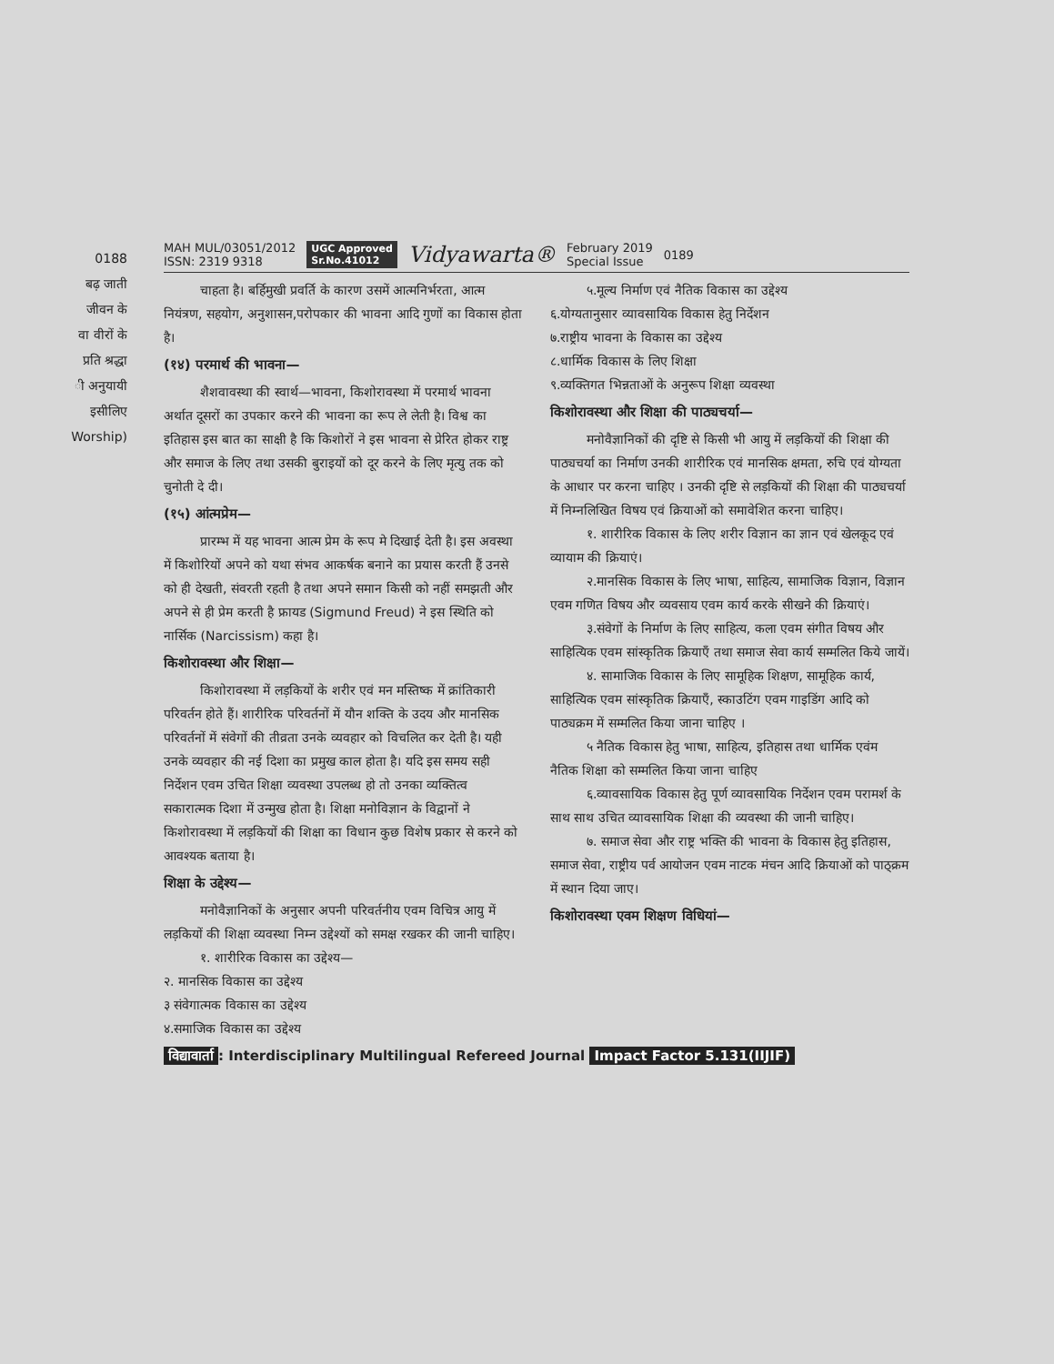0188
बढ़ जाती
जीवन के
वा वीरों के
प्रति श्रद्धा
ी अनुयायी
इसीलिए
Worship)
MAH MUL/03051/2012
ISSN: 2319 9318
UGC Approved
Sr.No.41012
Vidyawarta®
February 2019
Special Issue
0189
चाहता है। बर्हिमुखी प्रवर्ति के कारण उसमें आत्मनिर्भरता, आत्म नियंत्रण, सहयोग, अनुशासन,परोपकार की भावना आदि गुणों का विकास होता है।
(१४) परमार्थ की भावना—
शैशवावस्था की स्वार्थ—भावना, किशोरावस्था में परमार्थ भावना अर्थात दूसरों का उपकार करने की भावना का रूप ले लेती है। विश्व का इतिहास इस बात का साक्षी है कि किशोरों ने इस भावना से प्रेरित होकर राष्ट्र और समाज के लिए तथा उसकी बुराइयों को दूर करने के लिए मृत्यु तक को चुनोती दे दी।
(१५) आंत्मप्रेम—
प्रारम्भ में यह भावना आत्म प्रेम के रूप मे दिखाई देती है। इस अवस्था में किशोरियों अपने को यथा संभव आकर्षक बनाने का प्रयास करती हैं उनसे को ही देखती, संवरती रहती है तथा अपने समान किसी को नहीं समझती और अपने से ही प्रेम करती है फ्रायड (Sigmund Freud) ने इस स्थिति को नार्सिक (Narcissism) कहा है।
किशोरावस्था और शिक्षा—
किशोरावस्था में लड़कियों के शरीर एवं मन मस्तिष्क में क्रांतिकारी परिवर्तन होते हैं। शारीरिक परिवर्तनों में यौन शक्ति के उदय और मानसिक परिवर्तनों में संवेगों की तीव्रता उनके व्यवहार को विचलित कर देती है। यही उनके व्यवहार की नई दिशा का प्रमुख काल होता है। यदि इस समय सही निर्देशन एवम उचित शिक्षा व्यवस्था उपलब्ध हो तो उनका व्यक्तित्व सकारात्मक दिशा में उन्मुख होता है। शिक्षा मनोविज्ञान के विद्वानों ने किशोरावस्था में लड़कियों की शिक्षा का विधान कुछ विशेष प्रकार से करने को आवश्यक बताया है।
शिक्षा के उद्देश्य—
मनोवैज्ञानिकों के अनुसार अपनी परिवर्तनीय एवम विचित्र आयु में लड़कियों की शिक्षा व्यवस्था निम्न उद्देश्यों को समक्ष रखकर की जानी चाहिए।
१. शारीरिक विकास का उद्देश्य—
२. मानसिक विकास का उद्देश्य
३ संवेगात्मक विकास का उद्देश्य
४.समाजिक विकास का उद्देश्य
५.मूल्य निर्माण एवं नैतिक विकास का उद्देश्य
६.योग्यतानुसार व्यावसायिक विकास हेतु निर्देशन
७.राष्ट्रीय भावना के विकास का उद्देश्य
८.धार्मिक विकास के लिए शिक्षा
९.व्यक्तिगत भिन्नताओं के अनुरूप शिक्षा व्यवस्था
किशोरावस्था और शिक्षा की पाठ्यचर्या—
मनोवैज्ञानिकों की दृष्टि से किसी भी आयु में लड़कियों की शिक्षा की पाठ्यचर्या का निर्माण उनकी शारीरिक एवं मानसिक क्षमता, रुचि एवं योग्यता के आधार पर करना चाहिए । उनकी दृष्टि से लड़कियों की शिक्षा की पाठ्यचर्या में निम्नलिखित विषय एवं क्रियाओं को समावेशित करना चाहिए।
१. शारीरिक विकास के लिए शरीर विज्ञान का ज्ञान एवं खेलकूद एवं व्यायाम की क्रियाएं।
२.मानसिक विकास के लिए भाषा, साहित्य, सामाजिक विज्ञान, विज्ञान एवम गणित विषय और व्यवसाय एवम कार्य करके सीखने की क्रियाएं।
३.संवेगों के निर्माण के लिए साहित्य, कला एवम संगीत विषय और साहित्यिक एवम सांस्कृतिक क्रियाएँ तथा समाज सेवा कार्य सम्मलित किये जायें।
४. सामाजिक विकास के लिए सामूहिक शिक्षण, सामूहिक कार्य, साहित्यिक एवम सांस्कृतिक क्रियाएँ, स्काउटिंग एवम गाइडिंग आदि को पाठ्यक्रम में सम्मलित किया जाना चाहिए ।
५ नैतिक विकास हेतु भाषा, साहित्य, इतिहास तथा धार्मिक एवंम नैतिक शिक्षा को सम्मलित किया जाना चाहिए
६.व्यावसायिक विकास हेतु पूर्ण व्यावसायिक निर्देशन एवम परामर्श के साथ साथ उचित व्यावसायिक शिक्षा की व्यवस्था की जानी चाहिए।
७. समाज सेवा और राष्ट्र भक्ति की भावना के विकास हेतु इतिहास, समाज सेवा, राष्ट्रीय पर्व आयोजन एवम नाटक मंचन आदि क्रियाओं को पाठ्क्रम में स्थान दिया जाए।
किशोरावस्था एवम शिक्षण विधियां—
विद्यावार्ता: Interdisciplinary Multilingual Refereed Journal Impact Factor 5.131(IIJIF)